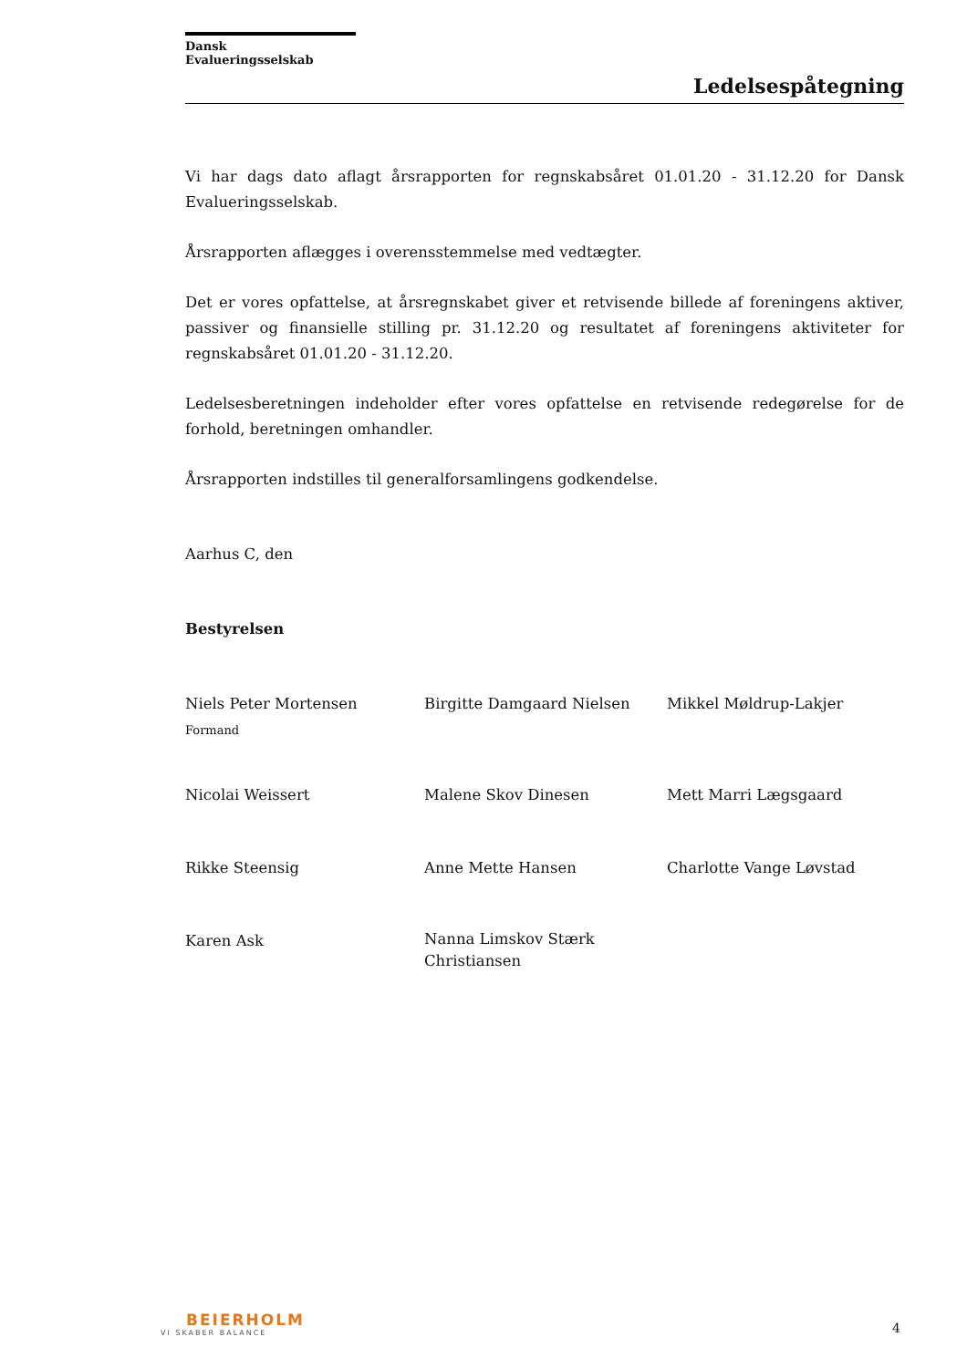Dansk Evalueringsselskab
Ledelsespåtegning
Vi har dags dato aflagt årsrapporten for regnskabsåret 01.01.20 - 31.12.20 for Dansk Evalueringsselskab.
Årsrapporten aflægges i overensstemmelse med vedtægter.
Det er vores opfattelse, at årsregnskabet giver et retvisende billede af foreningens aktiver, passiver og finansielle stilling pr. 31.12.20 og resultatet af foreningens aktiviteter for regnskabsåret 01.01.20 - 31.12.20.
Ledelsesberetningen indeholder efter vores opfattelse en retvisende redegørelse for de forhold, beretningen omhandler.
Årsrapporten indstilles til generalforsamlingens godkendelse.
Aarhus C, den
Bestyrelsen
Niels Peter Mortensen
Formand
Birgitte Damgaard Nielsen
Mikkel Møldrup-Lakjer
Nicolai Weissert
Malene Skov Dinesen
Mett Marri Lægsgaard
Rikke Steensig
Anne Mette Hansen
Charlotte Vange Løvstad
Karen Ask
Nanna Limskov Stærk Christiansen
BEIERHOLM
VI SKABER BALANCE
4